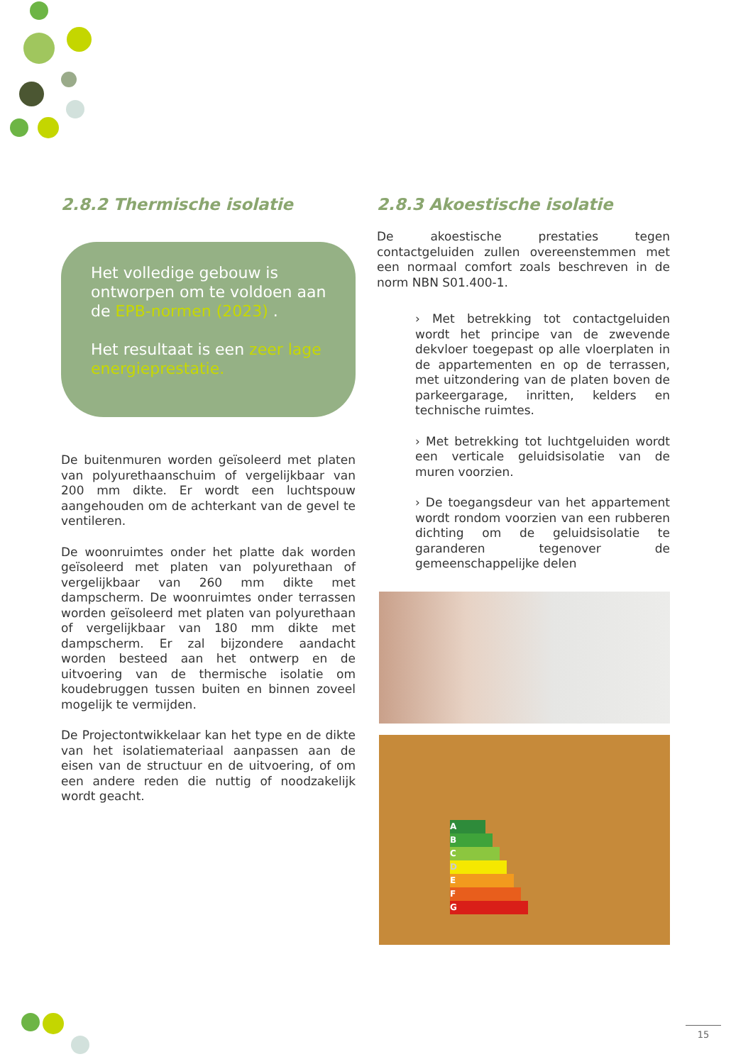2.8.2 Thermische isolatie
Het volledige gebouw is ontworpen om te voldoen aan de EPB-normen (2023) .
Het resultaat is een zeer lage energieprestatie.
De buitenmuren worden geïsoleerd met platen van polyurethaanschuim of vergelijkbaar van 200 mm dikte. Er wordt een luchtspouw aangehouden om de achterkant van de gevel te ventileren.
De woonruimtes onder het platte dak worden geïsoleerd met platen van polyurethaan of vergelijkbaar van 260 mm dikte met dampscherm. De woonruimtes onder terrassen worden geïsoleerd met platen van polyurethaan of vergelijkbaar van 180 mm dikte met dampscherm. Er zal bijzondere aandacht worden besteed aan het ontwerp en de uitvoering van de thermische isolatie om koudebruggen tussen buiten en binnen zoveel mogelijk te vermijden.
De Projectontwikkelaar kan het type en de dikte van het isolatiemateriaal aanpassen aan de eisen van de structuur en de uitvoering, of om een andere reden die nuttig of noodzakelijk wordt geacht.
2.8.3 Akoestische isolatie
De akoestische prestaties tegen contactgeluiden zullen overeenstemmen met een normaal comfort zoals beschreven in de norm NBN S01.400-1.
› Met betrekking tot contactgeluiden wordt het principe van de zwevende dekvloer toegepast op alle vloerplaten in de appartementen en op de terrassen, met uitzondering van de platen boven de parkeergarage, inritten, kelders en technische ruimtes.
› Met betrekking tot luchtgeluiden wordt een verticale geluidsisolatie van de muren voorzien.
› De toegangsdeur van het appartement wordt rondom voorzien van een rubberen dichting om de geluidsisolatie te garanderen tegenover de gemeenschappelijke delen
A
B
C
D
E
F
G
15